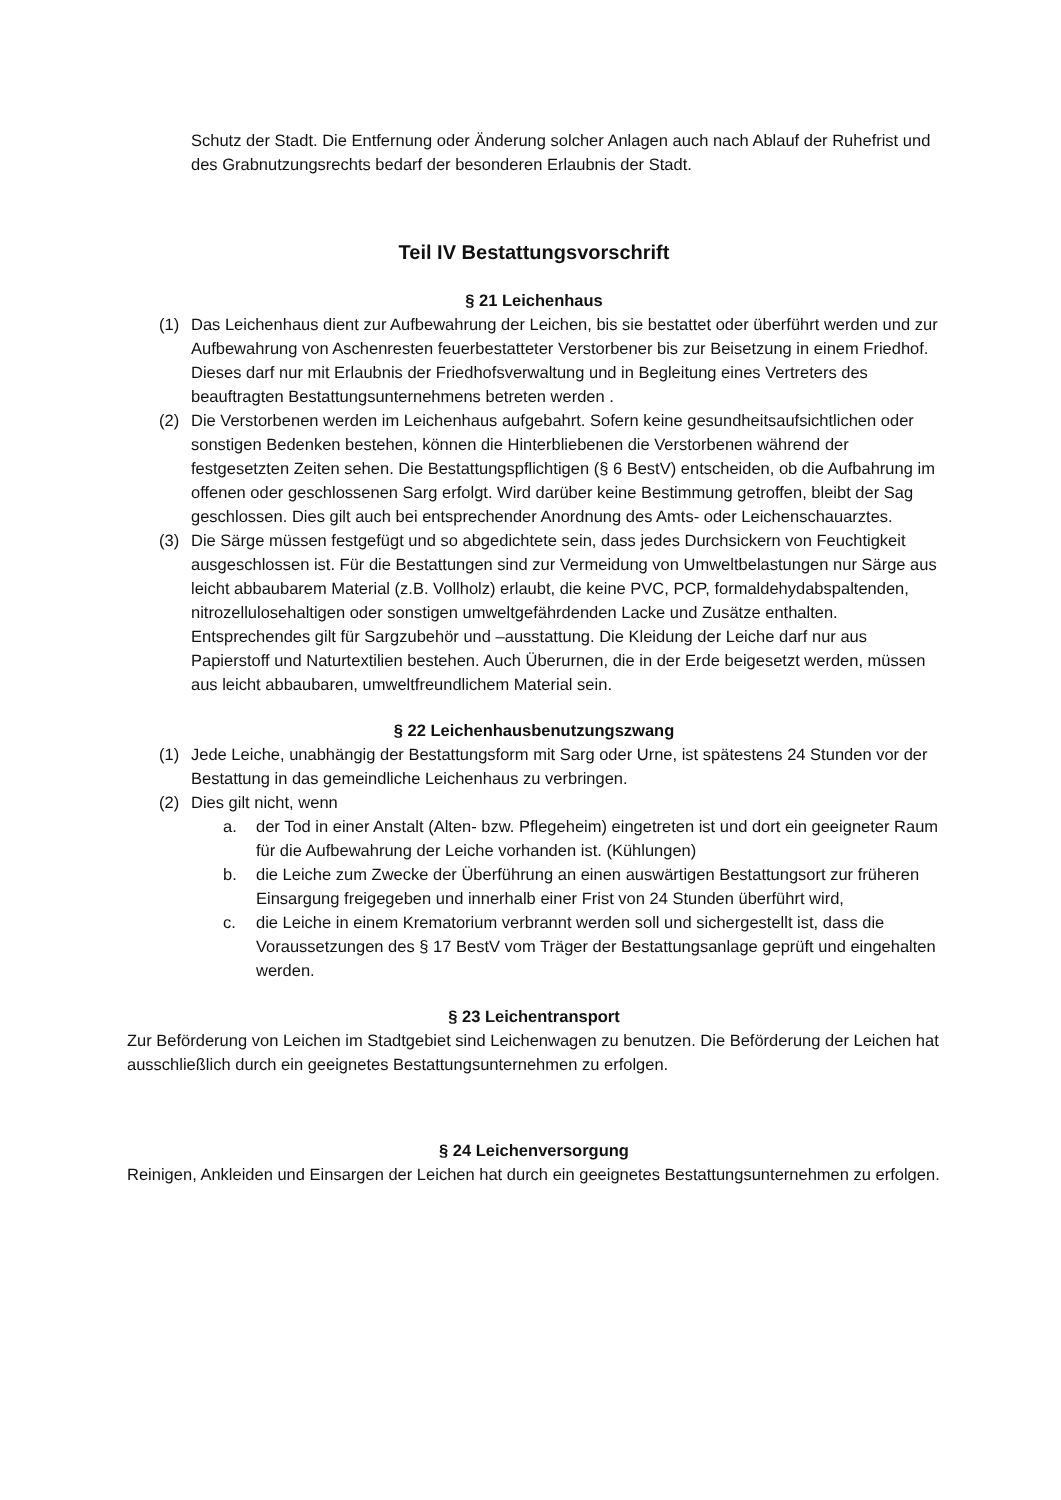Schutz der Stadt. Die Entfernung oder Änderung solcher Anlagen auch nach Ablauf der Ruhefrist und des Grabnutzungsrechts bedarf der besonderen Erlaubnis der Stadt.
Teil IV Bestattungsvorschrift
§ 21 Leichenhaus
(1) Das Leichenhaus dient zur Aufbewahrung der Leichen, bis sie bestattet oder überführt werden und zur Aufbewahrung von Aschenresten feuerbestatteter Verstorbener bis zur Beisetzung in einem Friedhof. Dieses darf nur mit Erlaubnis der Friedhofsverwaltung und in Begleitung eines Vertreters des beauftragten Bestattungsunternehmens betreten werden .
(2) Die Verstorbenen werden im Leichenhaus aufgebahrt. Sofern keine gesundheitsaufsichtlichen oder sonstigen Bedenken bestehen, können die Hinterbliebenen die Verstorbenen während der festgesetzten Zeiten sehen. Die Bestattungspflichtigen (§ 6 BestV) entscheiden, ob die Aufbahrung im offenen oder geschlossenen Sarg erfolgt. Wird darüber keine Bestimmung getroffen, bleibt der Sag geschlossen. Dies gilt auch bei entsprechender Anordnung des Amts- oder Leichenschauarztes.
(3) Die Särge müssen festgefügt und so abgedichtete sein, dass jedes Durchsickern von Feuchtigkeit ausgeschlossen ist. Für die Bestattungen sind zur Vermeidung von Umweltbelastungen nur Särge aus leicht abbaubarem Material (z.B. Vollholz) erlaubt, die keine PVC, PCP, formaldehydabspaltenden, nitrozellulosehaltigen oder sonstigen umweltgefährdenden Lacke und Zusätze enthalten. Entsprechendes gilt für Sargzubehör und –ausstattung. Die Kleidung der Leiche darf nur aus Papierstoff und Naturtextilien bestehen. Auch Überurnen, die in der Erde beigesetzt werden, müssen aus leicht abbaubaren, umweltfreundlichem Material sein.
§ 22 Leichenhausbenutzungszwang
(1) Jede Leiche, unabhängig der Bestattungsform mit Sarg oder Urne, ist spätestens 24 Stunden vor der Bestattung in das gemeindliche Leichenhaus zu verbringen.
(2) Dies gilt nicht, wenn
a. der Tod in einer Anstalt (Alten- bzw. Pflegeheim) eingetreten ist und dort ein geeigneter Raum für die Aufbewahrung der Leiche vorhanden ist. (Kühlungen)
b. die Leiche zum Zwecke der Überführung an einen auswärtigen Bestattungsort zur früheren Einsargung freigegeben und innerhalb einer Frist von 24 Stunden überführt wird,
c. die Leiche in einem Krematorium verbrannt werden soll und sichergestellt ist, dass die Voraussetzungen des § 17 BestV vom Träger der Bestattungsanlage geprüft und eingehalten werden.
§ 23 Leichentransport
Zur Beförderung von Leichen im Stadtgebiet sind Leichenwagen zu benutzen. Die Beförderung der Leichen hat ausschließlich durch ein geeignetes Bestattungsunternehmen zu erfolgen.
§ 24 Leichenversorgung
Reinigen, Ankleiden und Einsargen der Leichen hat durch ein geeignetes Bestattungsunternehmen zu erfolgen.